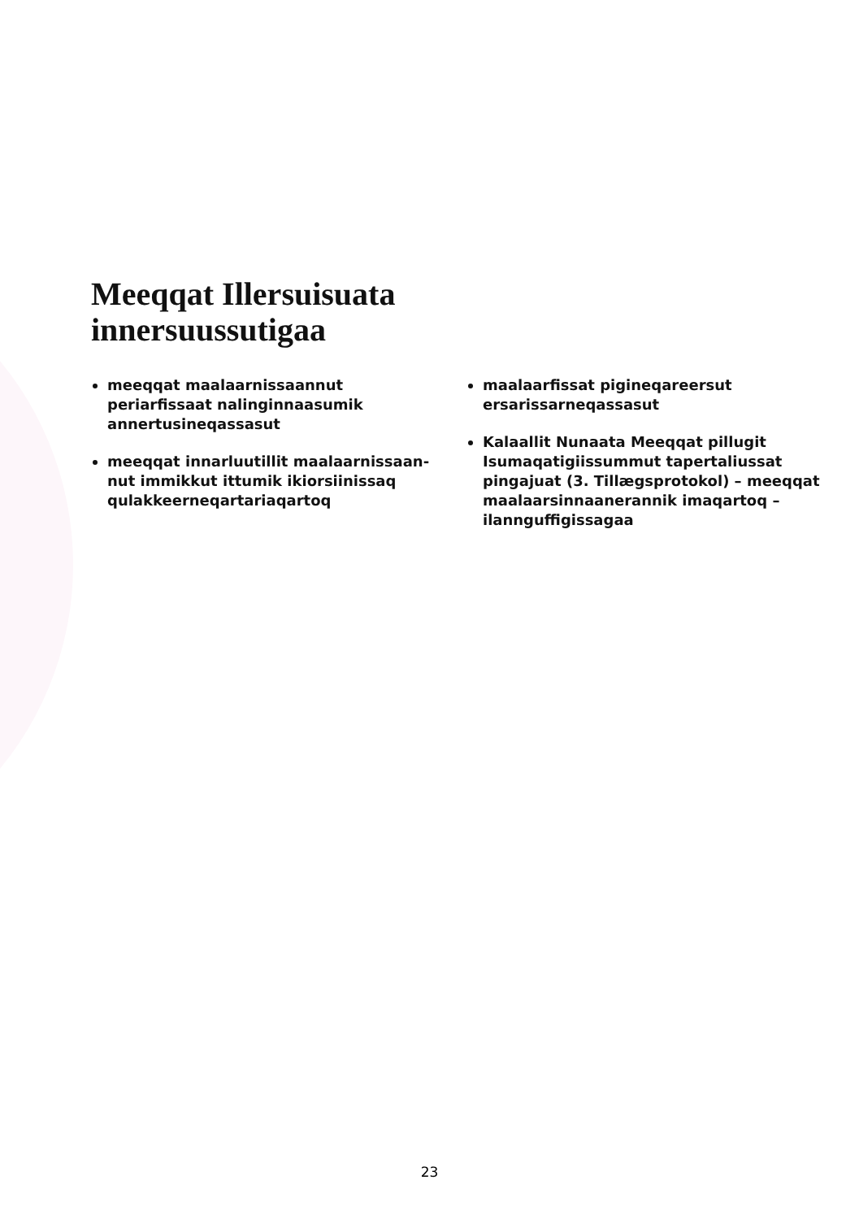Meeqqat Illersuisuata
innersuussutigaa
meeqqat maalaarnissaannut periarfissaat nalinginnaasumik annertusineqassasut
meeqqat innarluutillit maalaarnissaan­nut immikkut ittumik ikiorsiinissaq qulakkeerneqartariaqartoq
maalaarfissat pigineqareersut ersarissarneqassasut
Kalaallit Nunaata Meeqqat pillugit Isumaqatigiissummut tapertaliussat pingajuat (3. Tillægsprotokol) – meeqqat maalaarsinnaanerannik imaqartoq – ilannguffigissagaa
23